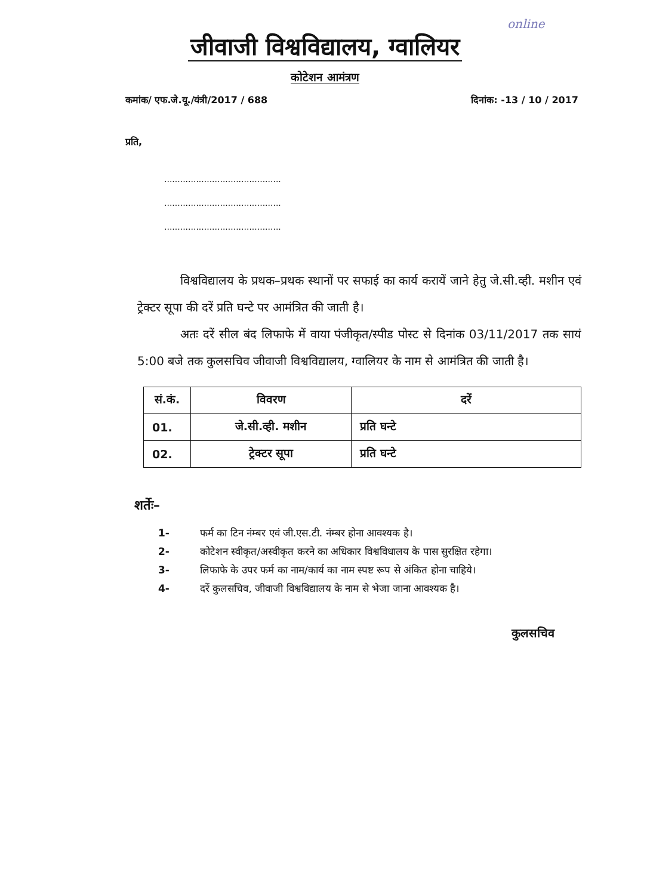online
जीवाजी विश्वविद्यालय, ग्वालियर
कोटेशन आमंत्रण
कमांक/ एफ.जे.यू./यंत्री/2017 / 688
दिनांक: -13 / 10 / 2017
प्रति,
............................................
............................................
............................................
विश्वविद्यालय के प्रथक–प्रथक स्थानों पर सफाई का कार्य करायें जाने हेतु जे.सी.व्ही. मशीन एवं ट्रेक्टर सूपा की दरें प्रति घन्टे पर आमंत्रित की जाती है।
अतः दरें सील बंद लिफाफे में वाया पंजीकृत/स्पीड पोस्ट से दिनांक 03/11/2017 तक सायं 5:00 बजे तक कुलसचिव जीवाजी विश्वविद्यालय, ग्वालियर के नाम से आमंत्रित की जाती है।
| सं.कं. | विवरण | दरें |
| --- | --- | --- |
| 01. | जे.सी.व्ही. मशीन | प्रति घन्टे |
| 02. | ट्रेक्टर सूपा | प्रति घन्टे |
शर्तेः–
1- फर्म का टिन नंम्बर एवं जी.एस.टी. नंम्बर होना आवश्यक है।
2- कोटेशन स्वीकृत/अस्वीकृत करने का अधिकार विश्वविधालय के पास सुरक्षित रहेगा।
3- लिफाफे के उपर फर्म का नाम/कार्य का नाम स्पष्ट रूप से अंकित होना चाहिये।
4- दरें कुलसचिव, जीवाजी विश्वविद्यालय के नाम से भेजा जाना आवश्यक है।
कुलसचिव